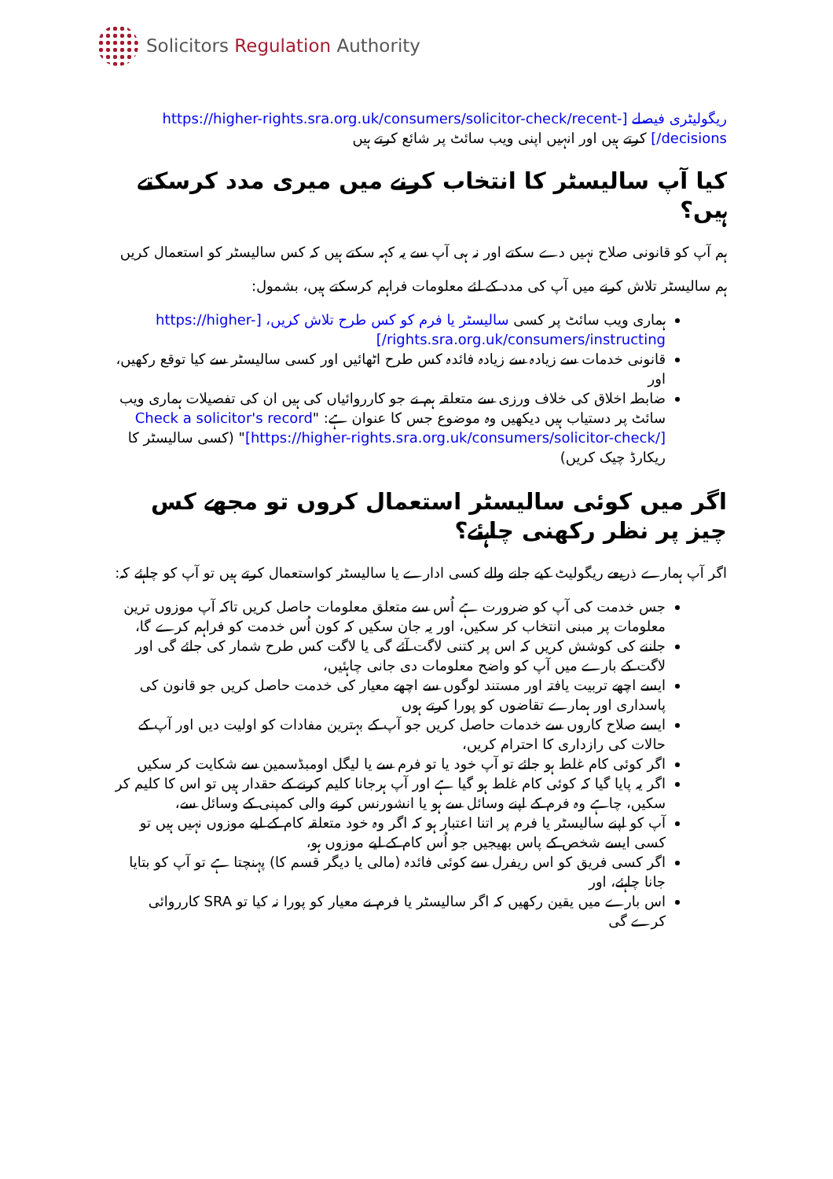Solicitors Regulation Authority
ریگولیٹری فیصلے [https://higher-rights.sra.org.uk/consumers/solicitor-check/recent-decisions/] کرتے ہیں اور انہیں اپنی ویب سائٹ پر شائع کرتے ہیں
کیا آپ سالیسٹر کا انتخاب کرنے میں میری مدد کرسکتے ہیں؟
ہم آپ کو قانونی صلاح نہیں دے سکتے اور نہ ہی آپ سے یہ کہہ سکتے ہیں کہ کس سالیسٹر کو استعمال کریں
ہم سالیسٹر تلاش کرنے میں آپ کی مدد کے لئے معلومات فراہم کرسکتے ہیں، بشمول:
ہماری ویب سائٹ پر کسی سالیسٹر یا فرم کو کس طرح تلاش کریں، [https://higher-rights.sra.org.uk/consumers/instructing/]
قانونی خدمات سے زیادہ سے زیادہ فائدہ کس طرح اٹھائیں اور کسی سالیسٹر سے کیا توقع رکھیں، اور
ضابطہ اخلاق کی خلاف ورزی سے متعلقہ ہم نے جو کارروائیاں کی ہیں ان کی تفصیلات ہماری ویب سائٹ پر دستیاب ہیں دیکھیں وہ موضوع جس کا عنوان ہے: "Check a solicitor's record [https://higher-rights.sra.org.uk/consumers/solicitor-check/]" (کسی سالیسٹر کا ریکارڈ چیک کریں)
اگر میں کوئی سالیسٹر استعمال کروں تو مجھے کس چیز پر نظر رکھنی چاہئے؟
اگر آپ ہمارے ذریعے ریگولیٹ کیے جانے والے کسی ادارے یا سالیسٹر کواستعمال کرتے ہیں تو آپ کو چاہئے کہ:
جس خدمت کی آپ کو ضرورت ہے اُس سے متعلق معلومات حاصل کریں تاکہ آپ موزوں ترین معلومات پر مبنی انتخاب کر سکیں، اور یہ جان سکیں کہ کون اُس خدمت کو فراہم کرے گا،
جاننے کی کوشش کریں کہ اس پر کتنی لاگت آئے گی یا لاگت کس طرح شمار کی جائے گی اور لاگت کے بارے میں آپ کو واضح معلومات دی جانی چاہئیں،
ایسے اچھے تربیت یافتہ اور مستند لوگوں سے اچھے معیار کی خدمت حاصل کریں جو قانون کی پاسداری اور ہمارے تقاضوں کو پورا کرتے ہوں
ایسے صلاح کاروں سے خدمات حاصل کریں جو آپ کے بہترین مفادات کو اولیت دیں اور آپ کے حالات کی رازداری کا احترام کریں،
اگر کوئی کام غلط ہو جائے تو آپ خود یا تو فرم سے یا لیگل اومبڈسمین سے شکایت کر سکیں
اگر یہ پایا گیا کہ کوئی کام غلط ہو گیا ہے اور آپ ہرجانا کلیم کرنے کے حقدار ہیں تو اس کا کلیم کر سکیں، چاہے وہ فرم کے اپنے وسائل سے ہو یا انشورنس کرنے والی کمپنی کے وسائل سے،
آپ کو اپنے سالیسٹر یا فرم پر اتنا اعتبار ہو کہ اگر وہ خود متعلقہ کام کے لیے موزوں نہیں ہیں تو کسی ایسے شخص کے پاس بھیجیں جو اُس کام کے لیے موزوں ہو،
اگر کسی فریق کو اس ریفرل سے کوئی فائدہ (مالی یا دیگر قسم کا) پہنچتا ہے تو آپ کو بتایا جانا چاہئے، اور
اس بارے میں یقین رکھیں کہ اگر سالیسٹر یا فرم نے معیار کو پورا نہ کیا تو SRA کارروائی کرے گی